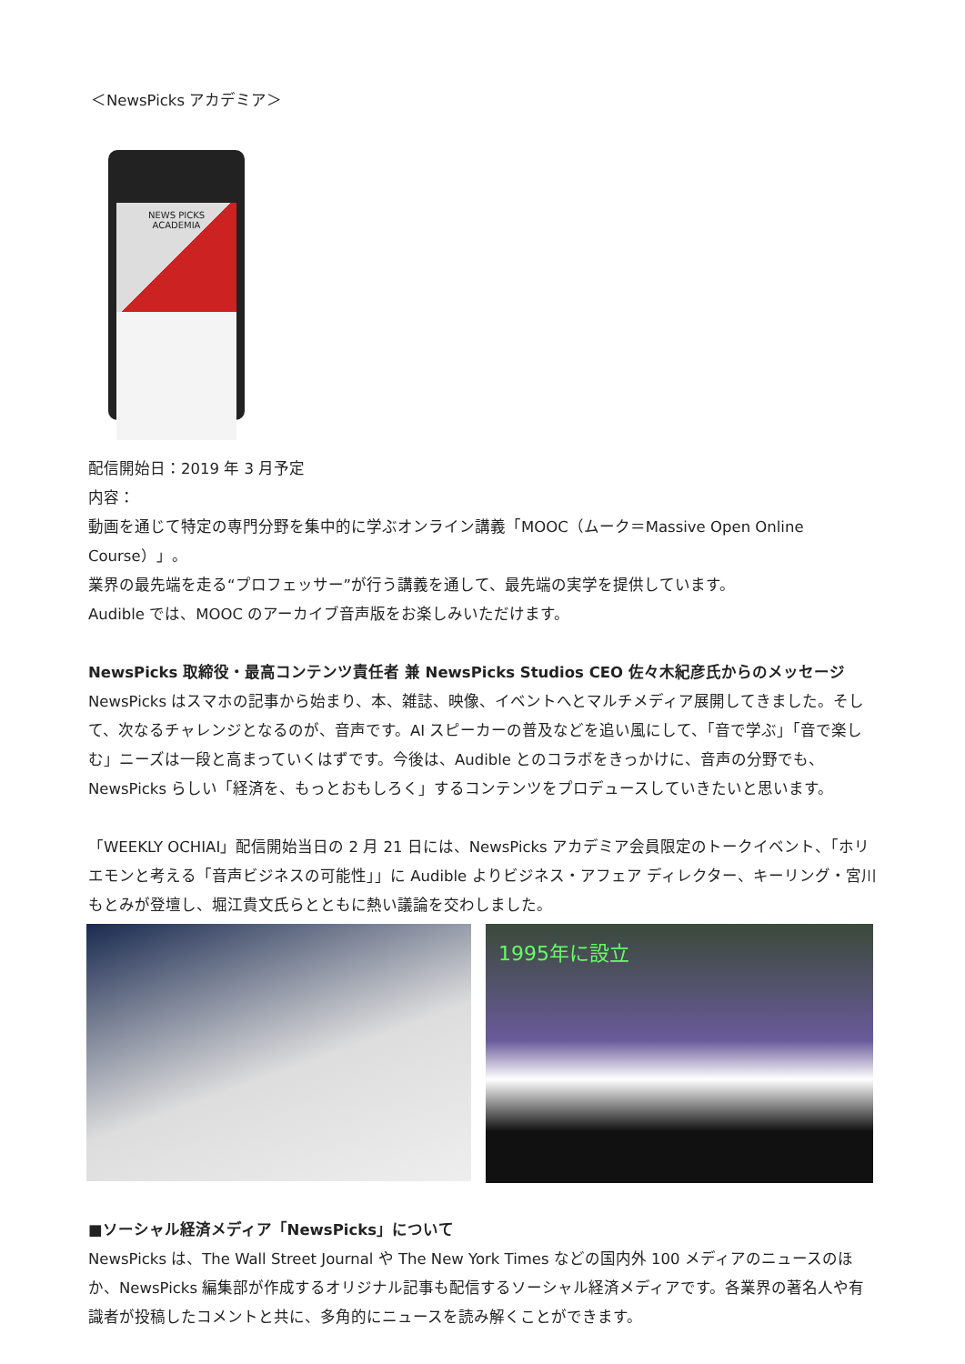＜NewsPicks アカデミア＞
NEWS PICKS
ACADEMIA
配信開始日：2019 年 3 月予定
内容：
動画を通じて特定の専門分野を集中的に学ぶオンライン講義「MOOC（ムーク＝Massive Open Online Course）」。
業界の最先端を走る“プロフェッサー”が行う講義を通して、最先端の実学を提供しています。
Audible では、MOOC のアーカイブ音声版をお楽しみいただけます。
NewsPicks 取締役・最高コンテンツ責任者 兼 NewsPicks Studios CEO 佐々木紀彦氏からのメッセージ
NewsPicks はスマホの記事から始まり、本、雑誌、映像、イベントへとマルチメディア展開してきました。そして、次なるチャレンジとなるのが、音声です。AI スピーカーの普及などを追い風にして、「音で学ぶ」「音で楽しむ」ニーズは一段と高まっていくはずです。今後は、Audible とのコラボをきっかけに、音声の分野でも、NewsPicks らしい「経済を、もっとおもしろく」するコンテンツをプロデュースしていきたいと思います。
「WEEKLY OCHIAI」配信開始当日の 2 月 21 日には、NewsPicks アカデミア会員限定のトークイベント、「ホリエモンと考える「音声ビジネスの可能性」」に Audible よりビジネス・アフェア ディレクター、キーリング・宮川もとみが登壇し、堀江貴文氏らとともに熱い議論を交わしました。
1995年に設立
■ソーシャル経済メディア「NewsPicks」について
NewsPicks は、The Wall Street Journal や The New York Times などの国内外 100 メディアのニュースのほか、NewsPicks 編集部が作成するオリジナル記事も配信するソーシャル経済メディアです。各業界の著名人や有識者が投稿したコメントと共に、多角的にニュースを読み解くことができます。